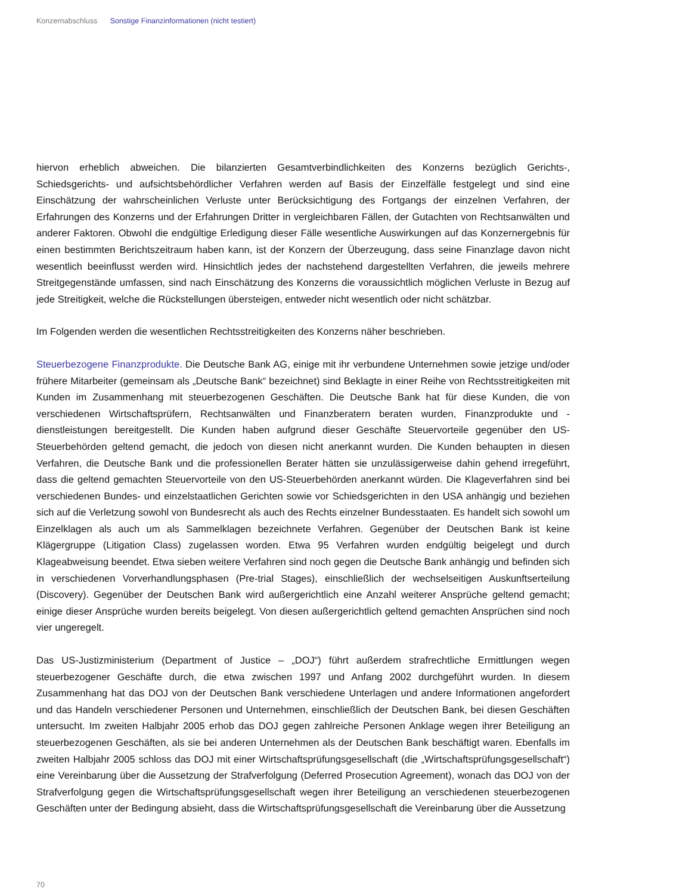Konzernabschluss Sonstige Finanzinformationen (nicht testiert)
hiervon erheblich abweichen. Die bilanzierten Gesamtverbindlichkeiten des Konzerns bezüglich Gerichts-, Schiedsgerichts- und aufsichtsbehördlicher Verfahren werden auf Basis der Einzelfälle festgelegt und sind eine Einschätzung der wahrscheinlichen Verluste unter Berücksichtigung des Fortgangs der einzelnen Verfahren, der Erfahrungen des Konzerns und der Erfahrungen Dritter in vergleichbaren Fällen, der Gutachten von Rechtsanwälten und anderer Faktoren. Obwohl die endgültige Erledigung dieser Fälle wesentliche Auswirkungen auf das Konzernergebnis für einen bestimmten Berichtszeitraum haben kann, ist der Konzern der Überzeugung, dass seine Finanzlage davon nicht wesentlich beeinflusst werden wird. Hinsichtlich jedes der nachstehend dargestellten Verfahren, die jeweils mehrere Streitgegenstände umfassen, sind nach Einschätzung des Konzerns die voraussichtlich möglichen Verluste in Bezug auf jede Streitigkeit, welche die Rückstellungen übersteigen, entweder nicht wesentlich oder nicht schätzbar.
Im Folgenden werden die wesentlichen Rechtsstreitigkeiten des Konzerns näher beschrieben.
Steuerbezogene Finanzprodukte. Die Deutsche Bank AG, einige mit ihr verbundene Unternehmen sowie jetzige und/oder frühere Mitarbeiter (gemeinsam als „Deutsche Bank“ bezeichnet) sind Beklagte in einer Reihe von Rechtsstreitigkeiten mit Kunden im Zusammenhang mit steuerbezogenen Geschäften. Die Deutsche Bank hat für diese Kunden, die von verschiedenen Wirtschaftsprüfern, Rechtsanwälten und Finanzberatern beraten wurden, Finanzprodukte und -dienstleistungen bereitgestellt. Die Kunden haben aufgrund dieser Geschäfte Steuervorteile gegenüber den US-Steuerbehörden geltend gemacht, die jedoch von diesen nicht anerkannt wurden. Die Kunden behaupten in diesen Verfahren, die Deutsche Bank und die professionellen Berater hätten sie unzulässigerweise dahin gehend irregeführt, dass die geltend gemachten Steuervorteile von den US-Steuerbehörden anerkannt würden. Die Klageverfahren sind bei verschiedenen Bundes- und einzelstaatlichen Gerichten sowie vor Schiedsgerichten in den USA anhängig und beziehen sich auf die Verletzung sowohl von Bundesrecht als auch des Rechts einzelner Bundesstaaten. Es handelt sich sowohl um Einzelklagen als auch um als Sammelklagen bezeichnete Verfahren. Gegenüber der Deutschen Bank ist keine Klägergruppe (Litigation Class) zugelassen worden. Etwa 95 Verfahren wurden endgültig beigelegt und durch Klageabweisung beendet. Etwa sieben weitere Verfahren sind noch gegen die Deutsche Bank anhängig und befinden sich in verschiedenen Vorverhandlungsphasen (Pre-trial Stages), einschließlich der wechselseitigen Auskunftserteilung (Discovery). Gegenüber der Deutschen Bank wird außergerichtlich eine Anzahl weiterer Ansprüche geltend gemacht; einige dieser Ansprüche wurden bereits beigelegt. Von diesen außergerichtlich geltend gemachten Ansprüchen sind noch vier ungeregelt.
Das US-Justizministerium (Department of Justice – „DOJ“) führt außerdem strafrechtliche Ermittlungen wegen steuerbezogener Geschäfte durch, die etwa zwischen 1997 und Anfang 2002 durchgeführt wurden. In diesem Zusammenhang hat das DOJ von der Deutschen Bank verschiedene Unterlagen und andere Informationen angefordert und das Handeln verschiedener Personen und Unternehmen, einschließlich der Deutschen Bank, bei diesen Geschäften untersucht. Im zweiten Halbjahr 2005 erhob das DOJ gegen zahlreiche Personen Anklage wegen ihrer Beteiligung an steuerbezogenen Geschäften, als sie bei anderen Unternehmen als der Deutschen Bank beschäftigt waren. Ebenfalls im zweiten Halbjahr 2005 schloss das DOJ mit einer Wirtschaftsprüfungsgesellschaft (die „Wirtschaftsprüfungsgesellschaft“) eine Vereinbarung über die Aussetzung der Strafverfolgung (Deferred Prosecution Agreement), wonach das DOJ von der Strafverfolgung gegen die Wirtschaftsprüfungsgesellschaft wegen ihrer Beteiligung an verschiedenen steuerbezogenen Geschäften unter der Bedingung absieht, dass die Wirtschaftsprüfungsgesellschaft die Vereinbarung über die Aussetzung
70